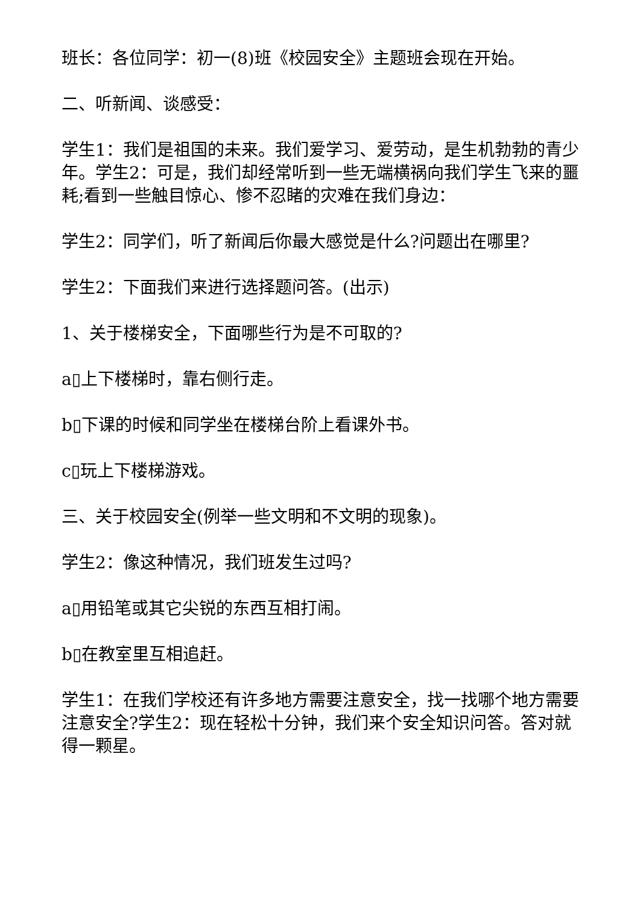班长：各位同学：初一(8)班《校园安全》主题班会现在开始。
二、听新闻、谈感受：
学生1：我们是祖国的未来。我们爱学习、爱劳动，是生机勃勃的青少年。学生2：可是，我们却经常听到一些无端横祸向我们学生飞来的噩耗;看到一些触目惊心、惨不忍睹的灾难在我们身边：
学生2：同学们，听了新闻后你最大感觉是什么?问题出在哪里?
学生2：下面我们来进行选择题问答。(出示)
1、关于楼梯安全，下面哪些行为是不可取的?
a▯上下楼梯时，靠右侧行走。
b▯下课的时候和同学坐在楼梯台阶上看课外书。
c▯玩上下楼梯游戏。
三、关于校园安全(例举一些文明和不文明的现象)。
学生2：像这种情况，我们班发生过吗?
a▯用铅笔或其它尖锐的东西互相打闹。
b▯在教室里互相追赶。
学生1：在我们学校还有许多地方需要注意安全，找一找哪个地方需要注意安全?学生2：现在轻松十分钟，我们来个安全知识问答。答对就得一颗星。